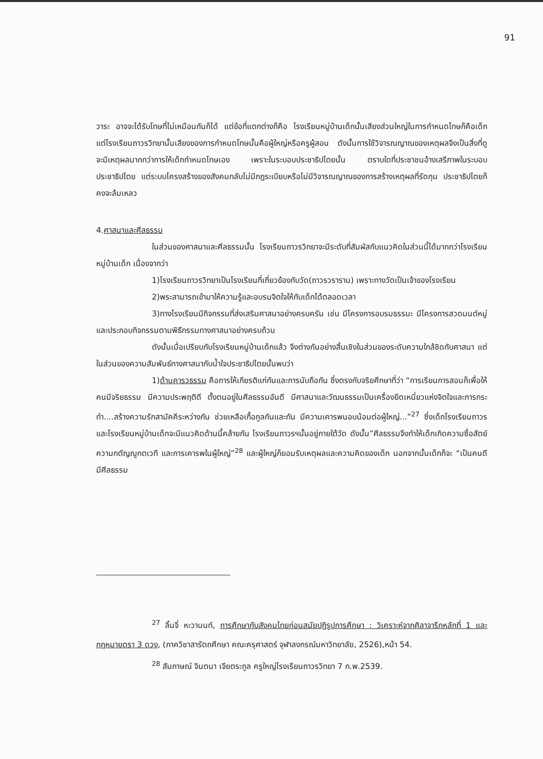91
วาระ อาจจะได้รับโทษที่ไม่เหมือนกันก็ได้ แต่ข้อที่แตกต่างก็คือ โรงเรียนหมู่บ้านเด็กนั้นเสียงส่วนใหญ่ในการกำหนดโทษก็คือเด็ก แต่โรงเรียนถาวรวิทยานั้นเสียงของการกำหนดโทษนั้นคือผู้ใหญ่หรือครูผู้สอน ดังนั้นการใช้วิจารณญาณของเหตุผลจึงเป็นสิ่งที่ดูจะมีเหตุผลมากกว่าการให้เด็กกำหนดโทษเอง เพราะในระบอบประชาธิปไตยนั้น ตราบใดที่ประชาชนอ้างเสรีภาพในระบอบประชาธิปไตย แต่ระบบโครงสร้างของสังคมกลับไม่มีกฎระเบียบหรือไม่มีวิจารณญาณของการสร้างเหตุผลที่รัดกุม ประชาธิปไตยก็คงจะล้มเหลว
4.ศาสนาและศีลธรรม
ในส่วนของศาสนาและศีลธรรมนั้น โรงเรียนถาวรวิทยาจะมีระดับที่สัมผัสกับแนวคิดในส่วนนี้ได้มากกว่าโรงเรียนหมู่บ้านเด็ก เนื่องจากว่า
1)โรงเรียนถาวรวิทยาเป็นโรงเรียนที่เกี่ยวข้องกับวัด(ถาวรวราราม) เพราะทางวัดเป็นเจ้าของโรงเรียน
2)พระสามารถเข้ามาให้ความรู้และอบรมจิตใจให้กับเด็กได้ตลอดเวลา
3)ทางโรงเรียนมีกิจกรรมที่ส่งเสริมศาสนาอย่างครบครัน เช่น มีโครงการอบรมธรรมะ มีโครงการสวดมนต์หมู่ และประกอบกิจกรรมตามพิธีกรรมทางศาสนาอย่างครบถ้วน
ดังนั้นเมื่อเปรียบกับโรงเรียนหมู่บ้านเด็กแล้ว จึงต่างกันอย่างสิ้นเชิงในส่วนของระดับความใกล้ชิดกับศาสนา แต่ในส่วนของความสัมพันธ์ทางศาสนากับน้ำใจประชาธิปไตยนั้นพบว่า
1)ด้านคารวธรรม คือการให้เกียรติแก่กันและการนับถือกัน ซึ่งตรงกับจริยศึกษาที่ว่า “การเรียนการสอนก็เพื่อให้คนมีจริยธรรม มีความประพฤติดี ตั้งตนอยู่ในศีลธรรมอันดี มีศาสนาและวัฒนธรรมเป็นเครื่องยึดเหนี่ยวแห่งจิตใจและการกระทำ....สร้างความรักสามัคคีระหว่างกัน ช่วยเหลือเกื้อกูลกันและกัน มีความเคารพนอบน้อมต่อผู้ใหญ่...”<sup>27</sup> ซึ่งเด็กโรงเรียนถาวรและโรงเรียนหมู่บ้านเด็กจะมีแนวคิดด้านนี้คล้ายกัน โรงเรียนถาวรฯนั้นอยู่ภายใต้วัด ดังนั้น”ศีลธรรมจึงทำให้เด็กเกิดความซื่อสัตย์ ความกตัญญูกตเวที และการเคารพในผู้ใหญ่”<sup>28</sup> และผู้ใหญ่ก็ยอมรับเหตุผลและความคิดของเด็ก นอกจากนั้นเด็กก็จะ “เป็นคนดี มีศีลธรรม
<sup>27</sup> ลิ้นจี่ หะวานนท์, การศึกษากับสังคมไทยก่อนสมัยปฏิรูปการศึกษา : วิเคราะห์จากศิลาจารึกหลักที่ 1 และกฎหมายตรา 3 ดวง, (ภาควิชาสารัตถศึกษา คณะครุศาสตร์ จุฬาลงกรณ์มหาวิทยาลัย, 2526),หน้า 54.
<sup>28</sup> สัมภาษณ์ จินตนา เจียตระกูล ครูใหญ่โรงเรียนถาวรวิทยา 7 ก.พ.2539.